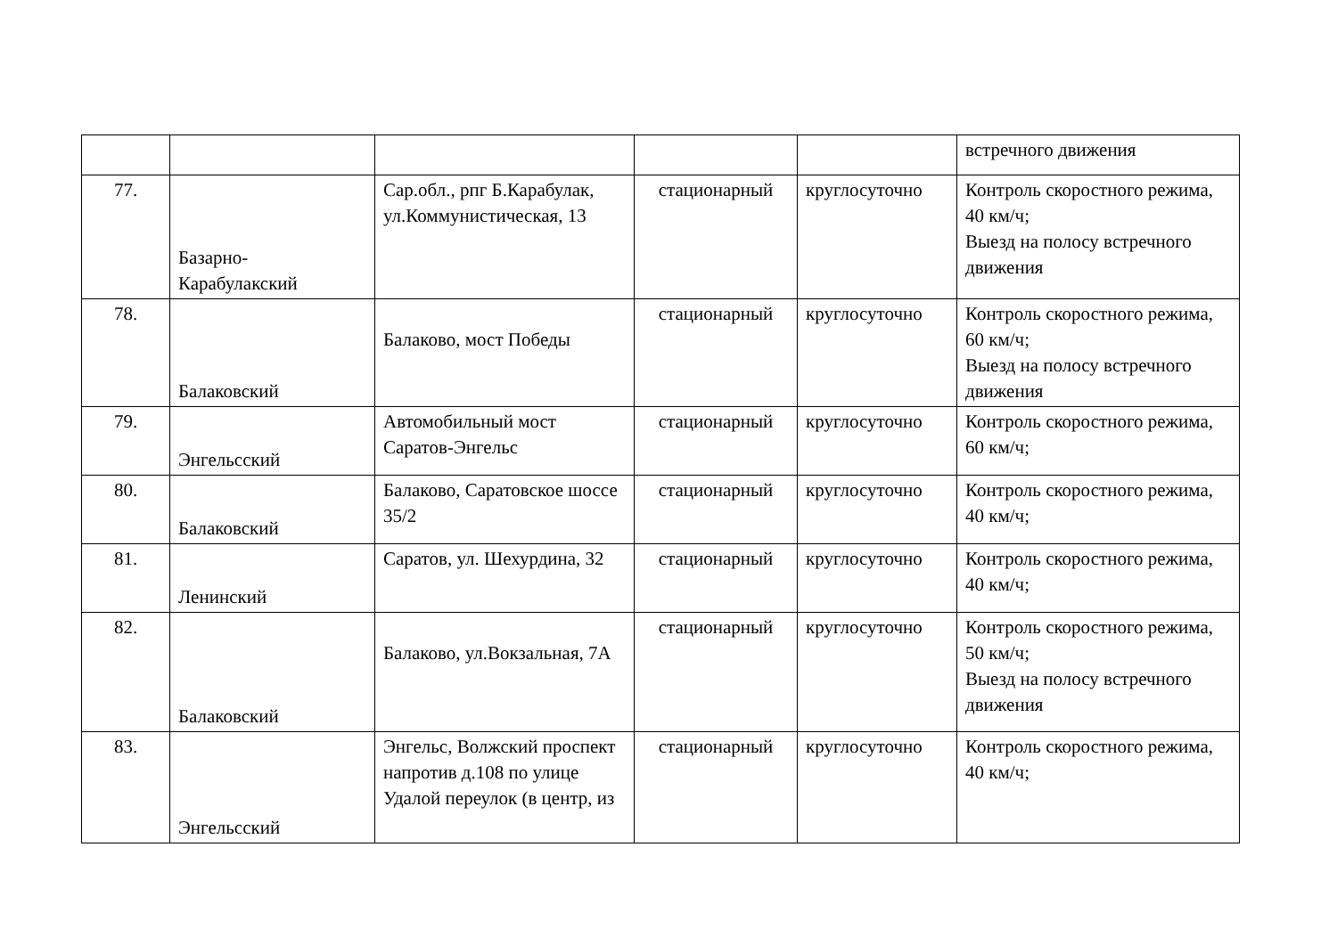| | | | | | встречного движения |
| 77. | Базарно-Карабулакский | Сар.обл., рпг Б.Карабулак, ул.Коммунистическая, 13 | стационарный | круглосуточно | Контроль скоростного режима, 40 км/ч; Выезд на полосу встречного движения |
| 78. | Балаковский | Балаково, мост Победы | стационарный | круглосуточно | Контроль скоростного режима, 60 км/ч; Выезд на полосу встречного движения |
| 79. | Энгельсский | Автомобильный мост Саратов-Энгельс | стационарный | круглосуточно | Контроль скоростного режима, 60 км/ч; |
| 80. | Балаковский | Балаково, Саратовское шоссе 35/2 | стационарный | круглосуточно | Контроль скоростного режима, 40 км/ч; |
| 81. | Ленинский | Саратов, ул. Шехурдина, 32 | стационарный | круглосуточно | Контроль скоростного режима, 40 км/ч; |
| 82. | Балаковский | Балаково, ул.Вокзальная, 7А | стационарный | круглосуточно | Контроль скоростного режима, 50 км/ч; Выезд на полосу встречного движения |
| 83. | Энгельсский | Энгельс, Волжский проспект напротив д.108 по улице Удалой переулок (в центр, из | стационарный | круглосуточно | Контроль скоростного режима, 40 км/ч; |